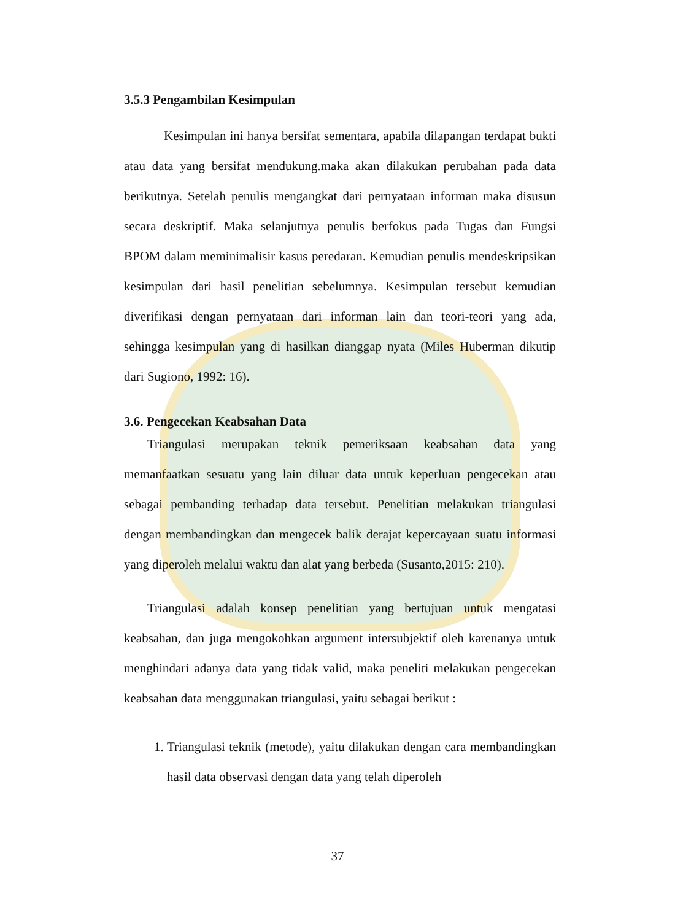3.5.3 Pengambilan Kesimpulan
Kesimpulan ini hanya bersifat sementara, apabila dilapangan terdapat bukti atau data yang bersifat mendukung.maka akan dilakukan perubahan pada data berikutnya. Setelah penulis mengangkat dari pernyataan informan maka disusun secara deskriptif. Maka selanjutnya penulis berfokus pada Tugas dan Fungsi BPOM dalam meminimalisir kasus peredaran. Kemudian penulis mendeskripsikan kesimpulan dari hasil penelitian sebelumnya. Kesimpulan tersebut kemudian diverifikasi dengan pernyataan dari informan lain dan teori-teori yang ada, sehingga kesimpulan yang di hasilkan dianggap nyata (Miles Huberman dikutip dari Sugiono, 1992: 16).
3.6. Pengecekan Keabsahan Data
Triangulasi merupakan teknik pemeriksaan keabsahan data yang memanfaatkan sesuatu yang lain diluar data untuk keperluan pengecekan atau sebagai pembanding terhadap data tersebut. Penelitian melakukan triangulasi dengan membandingkan dan mengecek balik derajat kepercayaan suatu informasi yang diperoleh melalui waktu dan alat yang berbeda (Susanto,2015: 210).
Triangulasi adalah konsep penelitian yang bertujuan untuk mengatasi keabsahan, dan juga mengokohkan argument intersubjektif oleh karenanya untuk menghindari adanya data yang tidak valid, maka peneliti melakukan pengecekan keabsahan data menggunakan triangulasi, yaitu sebagai berikut :
1. Triangulasi teknik (metode), yaitu dilakukan dengan cara membandingkan hasil data observasi dengan data yang telah diperoleh
37